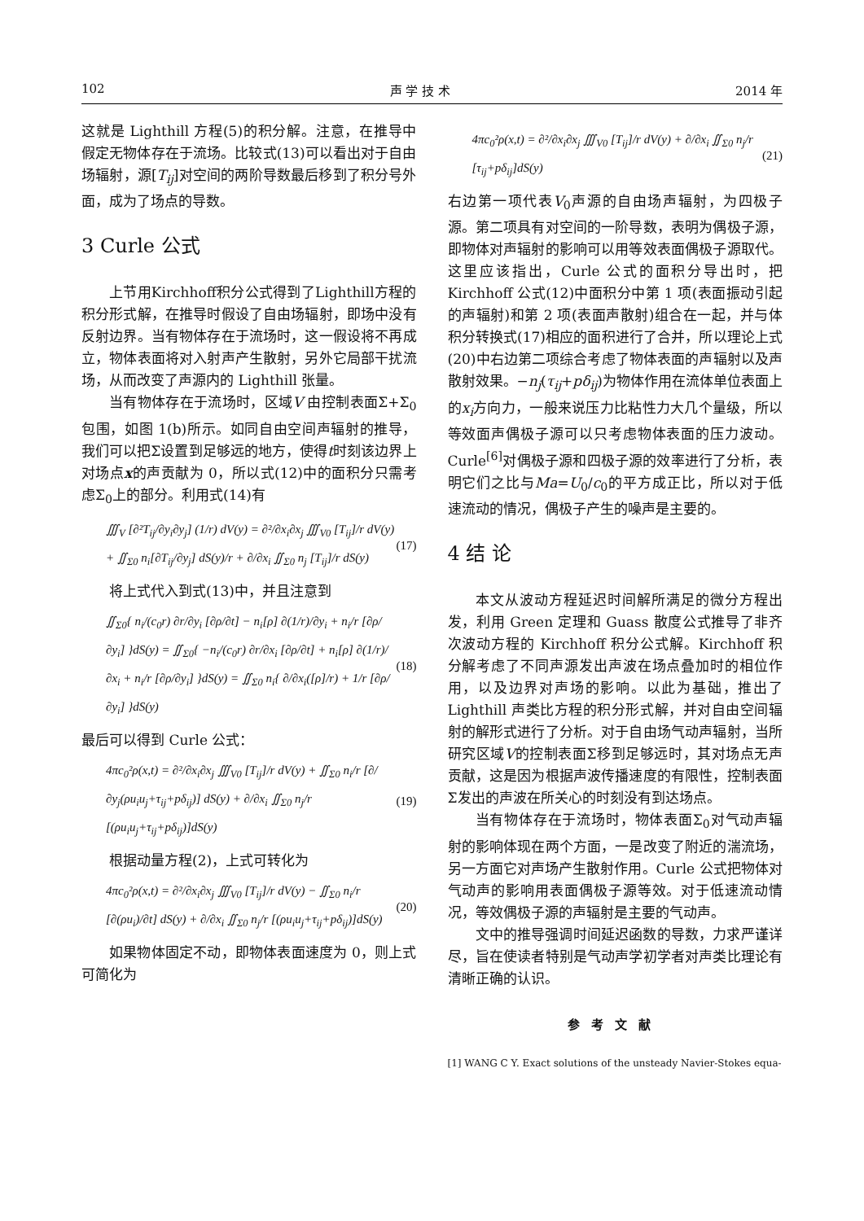102 声 学 技 术 2014 年
这就是 Lighthill 方程(5)的积分解。注意，在推导中假定无物体存在于流场。比较式(13)可以看出对于自由场辐射，源[T<sub>ij</sub>]对空间的两阶导数最后移到了积分号外面，成为了场点的导数。
3 Curle 公式
上节用Kirchhoff积分公式得到了Lighthill方程的积分形式解，在推导时假设了自由场辐射，即场中没有反射边界。当有物体存在于流场时，这一假设将不再成立，物体表面将对入射声产生散射，另外它局部干扰流场，从而改变了声源内的 Lighthill 张量。
当有物体存在于流场时，区域V 由控制表面Σ+Σ<sub>0</sub>包围，如图 1(b)所示。如同自由空间声辐射的推导，我们可以把Σ设置到足够远的地方，使得t时刻该边界上对场点x的声贡献为 0，所以式(12)中的面积分只需考虑Σ<sub>0</sub>上的部分。利用式(14)有
∭<sub>V</sub> [∂²T<sub>ij</sub>/∂y<sub>i</sub>∂y<sub>j</sub>] (1/r) dV(y) = ∂²/∂x<sub>i</sub>∂x<sub>j</sub> ∭<sub>V0</sub> [T<sub>ij</sub>]/r dV(y) + ∬<sub>Σ0</sub> n<sub>i</sub>[∂T<sub>ij</sub>/∂y<sub>j</sub>] dS(y)/r + ∂/∂x<sub>i</sub> ∬<sub>Σ0</sub> n<sub>j</sub> [T<sub>ij</sub>]/r dS(y) (17)
将上式代入到式(13)中，并且注意到
∬<sub>Σ0</sub>{ n<sub>i</sub>/(c<sub>0</sub>r) ∂r/∂y<sub>i</sub> [∂ρ/∂t] − n<sub>i</sub>[ρ] ∂(1/r)/∂y<sub>i</sub> + n<sub>i</sub>/r [∂ρ/∂y<sub>i</sub>] }dS(y) = ∬<sub>Σ0</sub>{ −n<sub>i</sub>/(c<sub>0</sub>r) ∂r/∂x<sub>i</sub> [∂ρ/∂t] + n<sub>i</sub>[ρ] ∂(1/r)/∂x<sub>i</sub> + n<sub>i</sub>/r [∂ρ/∂y<sub>i</sub>] }dS(y) = ∬<sub>Σ0</sub> n<sub>i</sub>{ ∂/∂x<sub>i</sub>([ρ]/r) + 1/r [∂ρ/∂y<sub>i</sub>] }dS(y) (18)
最后可以得到 Curle 公式：
4πc<sub>0</sub>²ρ(x,t) = ∂²/∂x<sub>i</sub>∂x<sub>j</sub> ∭<sub>V0</sub> [T<sub>ij</sub>]/r dV(y) + ∬<sub>Σ0</sub> n<sub>i</sub>/r [∂/∂y<sub>j</sub>(ρu<sub>i</sub>u<sub>j</sub>+τ<sub>ij</sub>+pδ<sub>ij</sub>)] dS(y) + ∂/∂x<sub>i</sub> ∬<sub>Σ0</sub> n<sub>j</sub>/r [(ρu<sub>i</sub>u<sub>j</sub>+τ<sub>ij</sub>+pδ<sub>ij</sub>)]dS(y) (19)
根据动量方程(2)，上式可转化为
4πc<sub>0</sub>²ρ(x,t) = ∂²/∂x<sub>i</sub>∂x<sub>j</sub> ∭<sub>V0</sub> [T<sub>ij</sub>]/r dV(y) − ∬<sub>Σ0</sub> n<sub>i</sub>/r [∂(ρu<sub>i</sub>)/∂t] dS(y) + ∂/∂x<sub>i</sub> ∬<sub>Σ0</sub> n<sub>j</sub>/r [(ρu<sub>i</sub>u<sub>j</sub>+τ<sub>ij</sub>+pδ<sub>ij</sub>)]dS(y) (20)
如果物体固定不动，即物体表面速度为 0，则上式可简化为
4πc<sub>0</sub>²ρ(x,t) = ∂²/∂x<sub>i</sub>∂x<sub>j</sub> ∭<sub>V0</sub> [T<sub>ij</sub>]/r dV(y) + ∂/∂x<sub>i</sub> ∬<sub>Σ0</sub> n<sub>j</sub>/r [τ<sub>ij</sub>+pδ<sub>ij</sub>]dS(y) (21)
右边第一项代表V<sub>0</sub>声源的自由场声辐射，为四极子源。第二项具有对空间的一阶导数，表明为偶极子源，即物体对声辐射的影响可以用等效表面偶极子源取代。这里应该指出，Curle 公式的面积分导出时，把 Kirchhoff 公式(12)中面积分中第 1 项(表面振动引起的声辐射)和第 2 项(表面声散射)组合在一起，并与体积分转换式(17)相应的面积进行了合并，所以理论上式(20)中右边第二项综合考虑了物体表面的声辐射以及声散射效果。−n<sub>j</sub>(τ<sub>ij</sub>+pδ<sub>ij</sub>)为物体作用在流体单位表面上的x<sub>i</sub>方向力，一般来说压力比粘性力大几个量级，所以等效面声偶极子源可以只考虑物体表面的压力波动。Curle<sup>[6]</sup>对偶极子源和四极子源的效率进行了分析，表明它们之比与Ma=U<sub>0</sub>/c<sub>0</sub>的平方成正比，所以对于低速流动的情况，偶极子产生的噪声是主要的。
4 结 论
本文从波动方程延迟时间解所满足的微分方程出发，利用 Green 定理和 Guass 散度公式推导了非齐次波动方程的 Kirchhoff 积分公式解。Kirchhoff 积分解考虑了不同声源发出声波在场点叠加时的相位作用，以及边界对声场的影响。以此为基础，推出了 Lighthill 声类比方程的积分形式解，并对自由空间辐射的解形式进行了分析。对于自由场气动声辐射，当所研究区域V的控制表面Σ移到足够远时，其对场点无声贡献，这是因为根据声波传播速度的有限性，控制表面Σ发出的声波在所关心的时刻没有到达场点。
当有物体存在于流场时，物体表面Σ<sub>0</sub>对气动声辐射的影响体现在两个方面，一是改变了附近的湍流场，另一方面它对声场产生散射作用。Curle 公式把物体对气动声的影响用表面偶极子源等效。对于低速流动情况，等效偶极子源的声辐射是主要的气动声。
文中的推导强调时间延迟函数的导数，力求严谨详尽，旨在使读者特别是气动声学初学者对声类比理论有清晰正确的认识。
参考文献
[1] WANG C Y. Exact solutions of the unsteady Navier-Stokes equa-